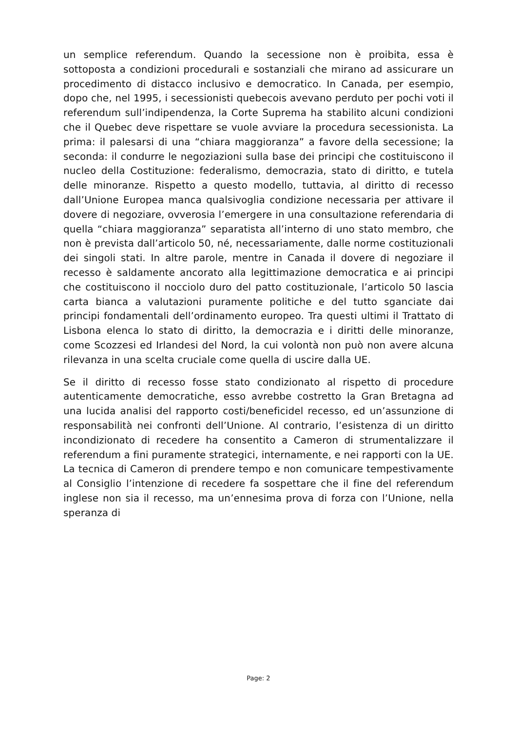un semplice referendum. Quando la secessione non è proibita, essa è sottoposta a condizioni procedurali e sostanziali che mirano ad assicurare un procedimento di distacco inclusivo e democratico. In Canada, per esempio, dopo che, nel 1995, i secessionisti quebecois avevano perduto per pochi voti il referendum sull’indipendenza, la Corte Suprema ha stabilito alcuni condizioni che il Quebec deve rispettare se vuole avviare la procedura secessionista. La prima: il palesarsi di una “chiara maggioranza” a favore della secessione; la seconda: il condurre le negoziazioni sulla base dei principi che costituiscono il nucleo della Costituzione: federalismo, democrazia, stato di diritto, e tutela delle minoranze. Rispetto a questo modello, tuttavia, al diritto di recesso dall’Unione Europea manca qualsivoglia condizione necessaria per attivare il dovere di negoziare, ovverosia l’emergere in una consultazione referendaria di quella “chiara maggioranza” separatista all’interno di uno stato membro, che non è prevista dall’articolo 50, né, necessariamente, dalle norme costituzionali dei singoli stati. In altre parole, mentre in Canada il dovere di negoziare il recesso è saldamente ancorato alla legittimazione democratica e ai principi che costituiscono il nocciolo duro del patto costituzionale, l’articolo 50 lascia carta bianca a valutazioni puramente politiche e del tutto sganciate dai principi fondamentali dell’ordinamento europeo. Tra questi ultimi il Trattato di Lisbona elenca lo stato di diritto, la democrazia e i diritti delle minoranze, come Scozzesi ed Irlandesi del Nord, la cui volontà non può non avere alcuna rilevanza in una scelta cruciale come quella di uscire dalla UE.
Se il diritto di recesso fosse stato condizionato al rispetto di procedure autenticamente democratiche, esso avrebbe costretto la Gran Bretagna ad una lucida analisi del rapporto costi/beneficidel recesso, ed un’assunzione di responsabilità nei confronti dell’Unione. Al contrario, l’esistenza di un diritto incondizionato di recedere ha consentito a Cameron di strumentalizzare il referendum a fini puramente strategici, internamente, e nei rapporti con la UE. La tecnica di Cameron di prendere tempo e non comunicare tempestivamente al Consiglio l’intenzione di recedere fa sospettare che il fine del referendum inglese non sia il recesso, ma un’ennesima prova di forza con l’Unione, nella speranza di
Page: 2